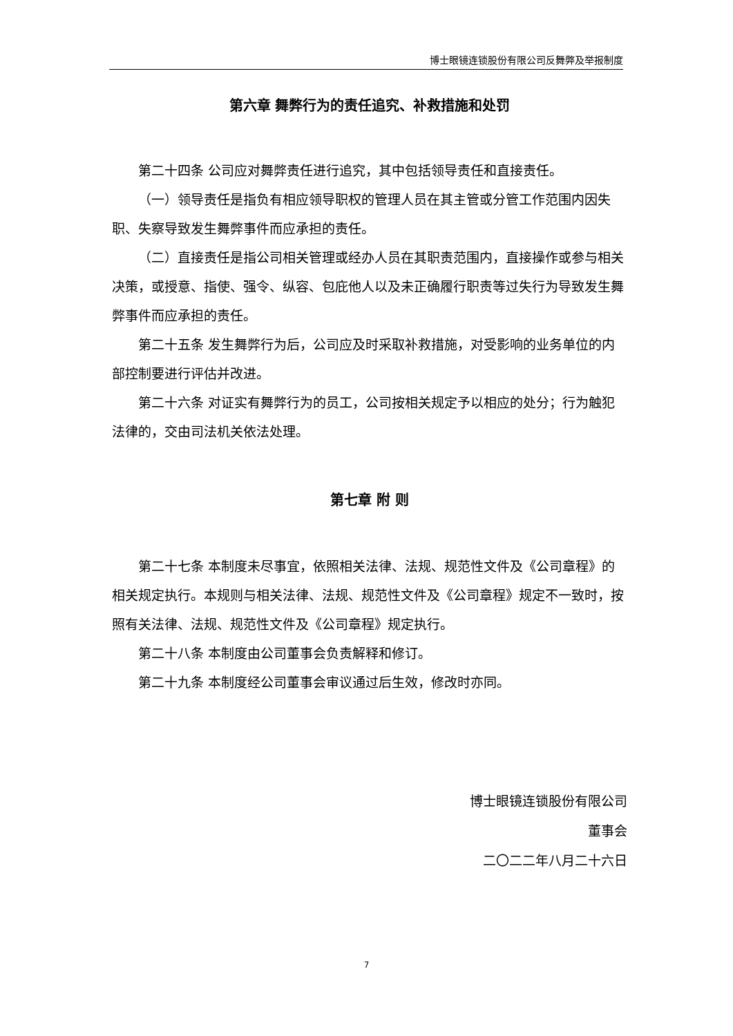博士眼镜连锁股份有限公司反舞弊及举报制度
第六章 舞弊行为的责任追究、补救措施和处罚
第二十四条 公司应对舞弊责任进行追究，其中包括领导责任和直接责任。
（一）领导责任是指负有相应领导职权的管理人员在其主管或分管工作范围内因失职、失察导致发生舞弊事件而应承担的责任。
（二）直接责任是指公司相关管理或经办人员在其职责范围内，直接操作或参与相关决策，或授意、指使、强令、纵容、包庇他人以及未正确履行职责等过失行为导致发生舞弊事件而应承担的责任。
第二十五条 发生舞弊行为后，公司应及时采取补救措施，对受影响的业务单位的内部控制要进行评估并改进。
第二十六条 对证实有舞弊行为的员工，公司按相关规定予以相应的处分；行为触犯法律的，交由司法机关依法处理。
第七章 附 则
第二十七条 本制度未尽事宜，依照相关法律、法规、规范性文件及《公司章程》的相关规定执行。本规则与相关法律、法规、规范性文件及《公司章程》规定不一致时，按照有关法律、法规、规范性文件及《公司章程》规定执行。
第二十八条 本制度由公司董事会负责解释和修订。
第二十九条 本制度经公司董事会审议通过后生效，修改时亦同。
博士眼镜连锁股份有限公司
董事会
二〇二二年八月二十六日
7